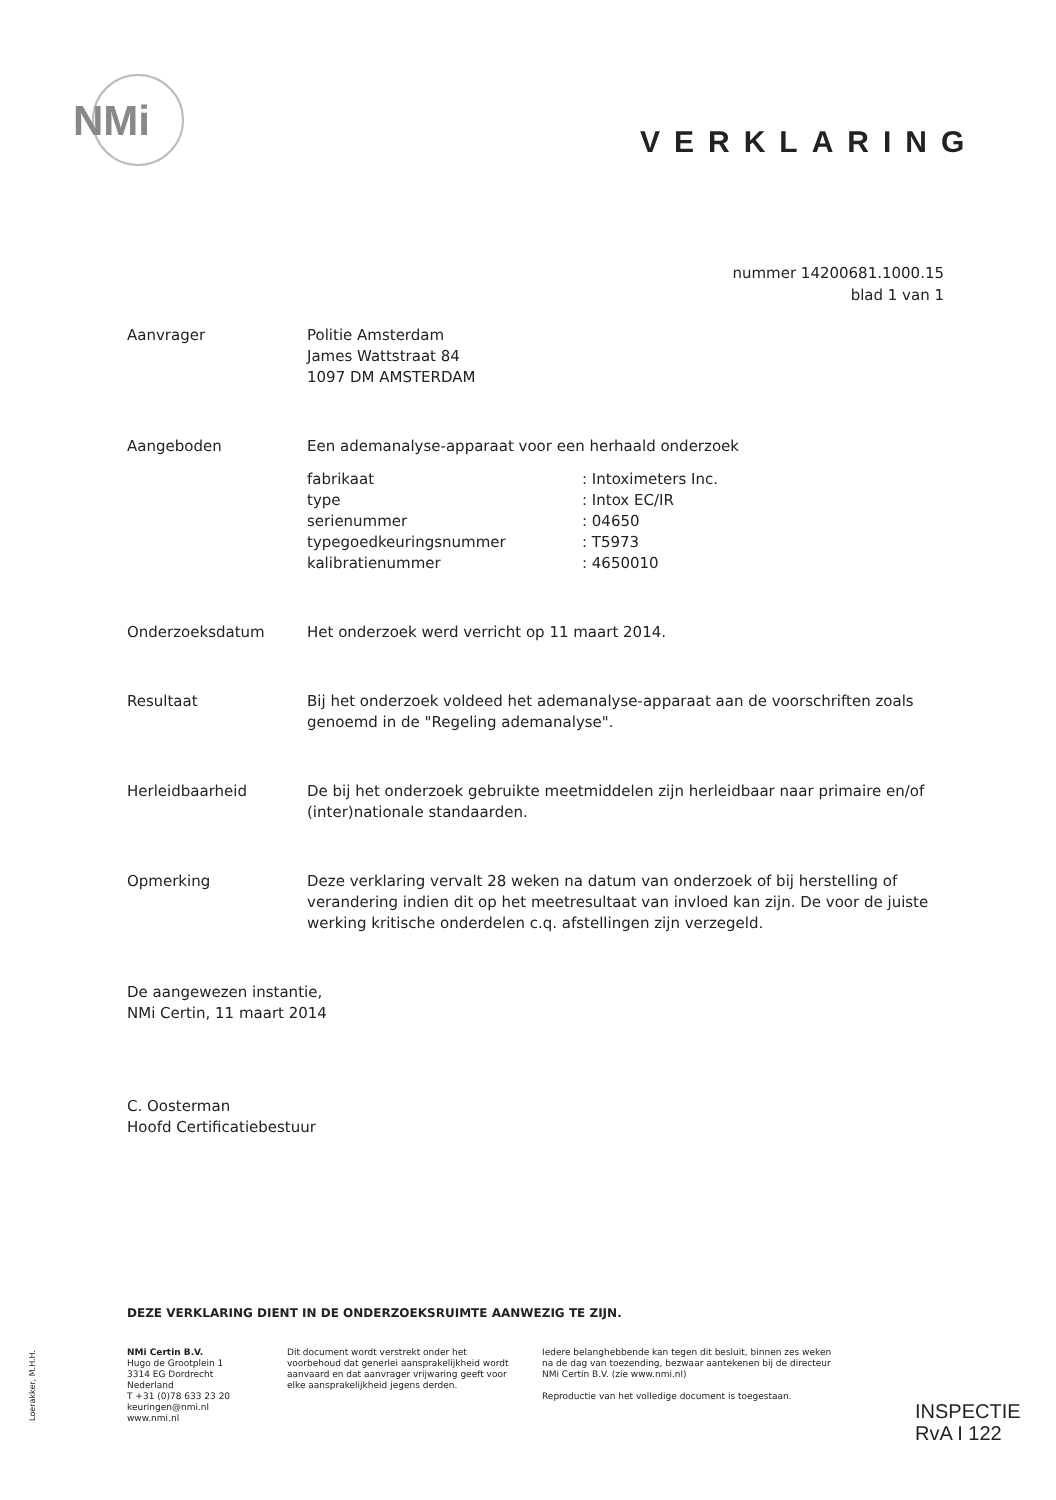NMi
VERKLARING
nummer 14200681.1000.15
blad 1 van 1
Aanvrager Politie Amsterdam
James Wattstraat 84
1097 DM AMSTERDAM
Aangeboden Een ademanalyse-apparaat voor een herhaald onderzoek
fabrikaat: Intoximeters Inc.
type: Intox EC/IR
serienummer: 04650
typegoedkeuringsnummer: T5973
kalibratienummer: 4650010
Onderzoeksdatum Het onderzoek werd verricht op 11 maart 2014.
Resultaat Bij het onderzoek voldeed het ademanalyse-apparaat aan de voorschriften zoals genoemd in de "Regeling ademanalyse".
Herleidbaarheid De bij het onderzoek gebruikte meetmiddelen zijn herleidbaar naar primaire en/of (inter)nationale standaarden.
Opmerking Deze verklaring vervalt 28 weken na datum van onderzoek of bij herstelling of verandering indien dit op het meetresultaat van invloed kan zijn. De voor de juiste werking kritische onderdelen c.q. afstellingen zijn verzegeld.
De aangewezen instantie,
NMi Certin, 11 maart 2014
C. Oosterman
Hoofd Certificatiebestuur
DEZE VERKLARING DIENT IN DE ONDERZOEKSRUIMTE AANWEZIG TE ZIJN.
NMi Certin B.V.
Hugo de Grootplein 1
3314 EG Dordrecht
Nederland
T +31 (0)78 633 23 20
keuringen@nmi.nl
www.nmi.nl
Dit document wordt verstrekt onder het voorbehoud dat generlei aansprakelijkheid wordt aanvaard en dat aanvrager vrijwaring geeft voor elke aansprakelijkheid jegens derden.
Iedere belanghebbende kan tegen dit besluit, binnen zes weken na de dag van toezending, bezwaar aantekenen bij de directeur NMi Certin B.V. (zie www.nmi.nl)
Reproductie van het volledige document is toegestaan.
Loerakker, M.H.H.
INSPECTIE
RvA I 122